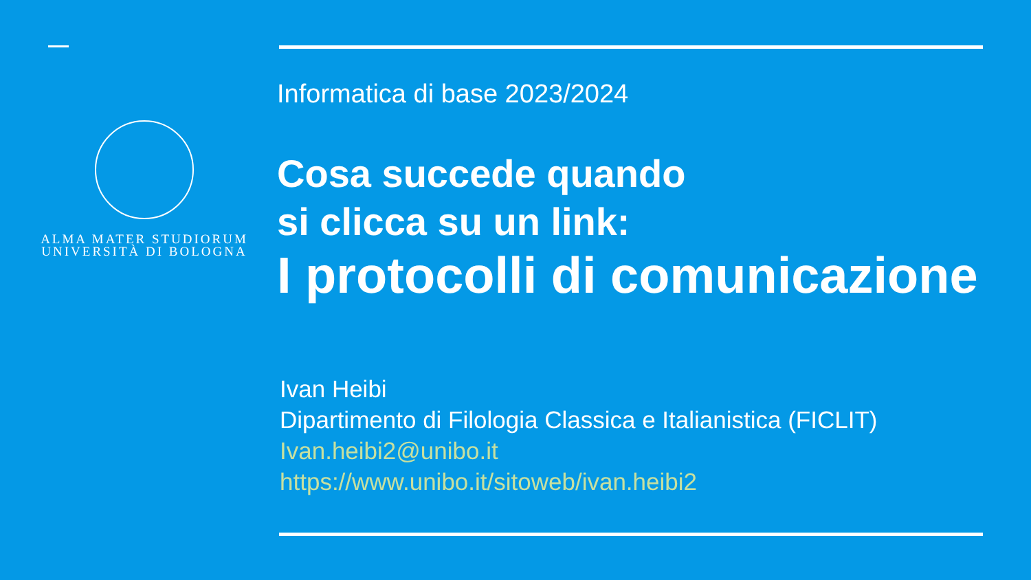ALMA MATER STUDIORUM
UNIVERSITÀ DI BOLOGNA
Informatica di base 2023/2024
Cosa succede quando
si clicca su un link:
I protocolli di comunicazione
Ivan Heibi
Dipartimento di Filologia Classica e Italianistica (FICLIT)
Ivan.heibi2@unibo.it
https://www.unibo.it/sitoweb/ivan.heibi2